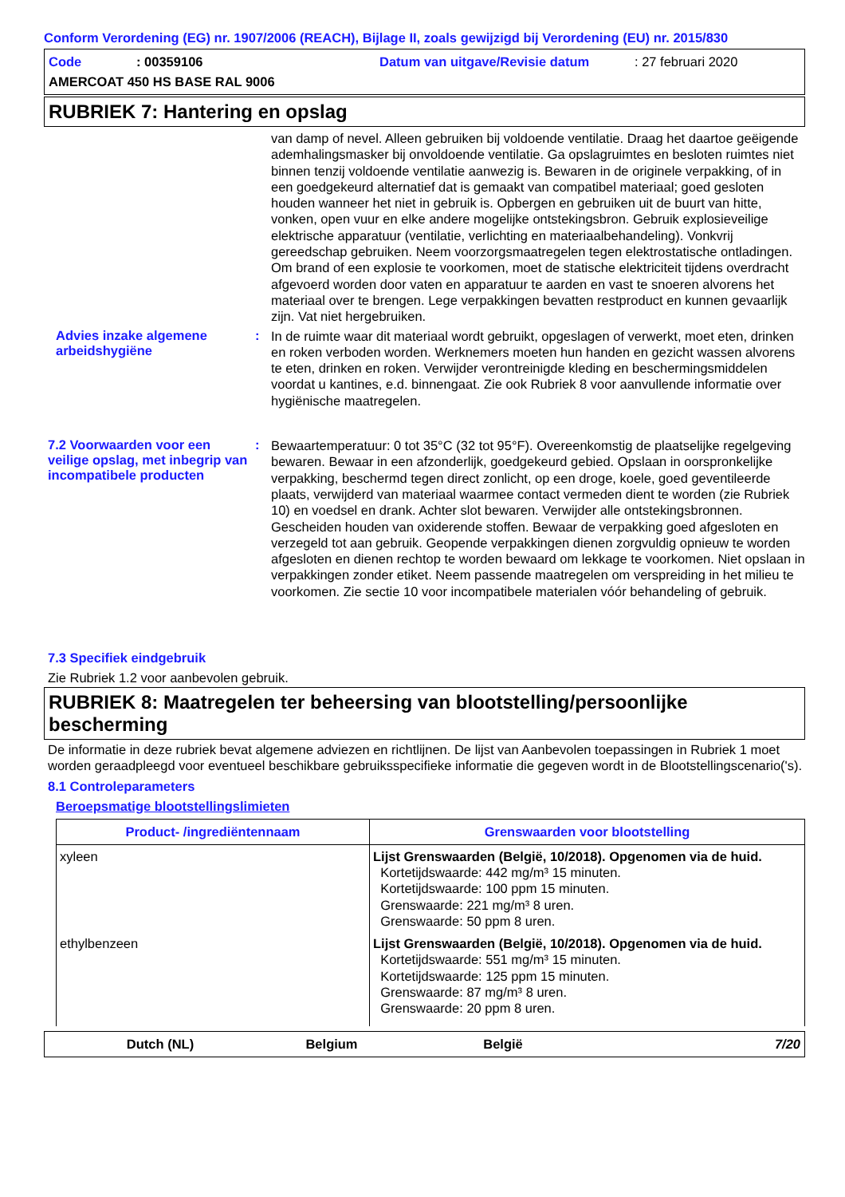Conform Verordening (EG) nr. 1907/2006 (REACH), Bijlage II, zoals gewijzigd bij Verordening (EU) nr. 2015/830
Code: 00359106 Datum van uitgave/Revisie datum: 27 februari 2020
AMERCOAT 450 HS BASE RAL 9006
RUBRIEK 7: Hantering en opslag
van damp of nevel. Alleen gebruiken bij voldoende ventilatie. Draag het daartoe geëigende ademhalingsmasker bij onvoldoende ventilatie. Ga opslagruimtes en besloten ruimtes niet binnen tenzij voldoende ventilatie aanwezig is. Bewaren in de originele verpakking, of in een goedgekeurd alternatief dat is gemaakt van compatibel materiaal; goed gesloten houden wanneer het niet in gebruik is. Opbergen en gebruiken uit de buurt van hitte, vonken, open vuur en elke andere mogelijke ontstekingsbron. Gebruik explosieveilige elektrische apparatuur (ventilatie, verlichting en materiaalbehandeling). Vonkvrij gereedschap gebruiken. Neem voorzorgsmaatregelen tegen elektrostatische ontladingen. Om brand of een explosie te voorkomen, moet de statische elektriciteit tijdens overdracht afgevoerd worden door vaten en apparatuur te aarden en vast te snoeren alvorens het materiaal over te brengen. Lege verpakkingen bevatten restproduct en kunnen gevaarlijk zijn. Vat niet hergebruiken.
Advies inzake algemene arbeidshygiëne
:
In de ruimte waar dit materiaal wordt gebruikt, opgeslagen of verwerkt, moet eten, drinken en roken verboden worden. Werknemers moeten hun handen en gezicht wassen alvorens te eten, drinken en roken. Verwijder verontreinigde kleding en beschermingsmiddelen voordat u kantines, e.d. binnengaat. Zie ook Rubriek 8 voor aanvullende informatie over hygiënische maatregelen.
7.2 Voorwaarden voor een veilige opslag, met inbegrip van incompatibele producten
:
Bewaartemperatuur: 0 tot 35°C (32 tot 95°F). Overeenkomstig de plaatselijke regelgeving bewaren. Bewaar in een afzonderlijk, goedgekeurd gebied. Opslaan in oorspronkelijke verpakking, beschermd tegen direct zonlicht, op een droge, koele, goed geventileerde plaats, verwijderd van materiaal waarmee contact vermeden dient te worden (zie Rubriek 10) en voedsel en drank. Achter slot bewaren. Verwijder alle ontstekingsbronnen. Gescheiden houden van oxiderende stoffen. Bewaar de verpakking goed afgesloten en verzegeld tot aan gebruik. Geopende verpakkingen dienen zorgvuldig opnieuw te worden afgesloten en dienen rechtop te worden bewaard om lekkage te voorkomen. Niet opslaan in verpakkingen zonder etiket. Neem passende maatregelen om verspreiding in het milieu te voorkomen. Zie sectie 10 voor incompatibele materialen vóór behandeling of gebruik.
7.3 Specifiek eindgebruik
Zie Rubriek 1.2 voor aanbevolen gebruik.
RUBRIEK 8: Maatregelen ter beheersing van blootstelling/persoonlijke bescherming
De informatie in deze rubriek bevat algemene adviezen en richtlijnen. De lijst van Aanbevolen toepassingen in Rubriek 1 moet worden geraadpleegd voor eventueel beschikbare gebruiksspecifieke informatie die gegeven wordt in de Blootstellingscenario('s).
8.1 Controleparameters
Beroepsmatige blootstellingslimieten
| Product- /ingrediëntennaam | Grenswaarden voor blootstelling |
| --- | --- |
| xyleen | Lijst Grenswaarden (België, 10/2018). Opgenomen via de huid. Kortetijdswaarde: 442 mg/m³ 15 minuten. Kortetijdswaarde: 100 ppm 15 minuten. Grenswaarde: 221 mg/m³ 8 uren. Grenswaarde: 50 ppm 8 uren. |
| ethylbenzeen | Lijst Grenswaarden (België, 10/2018). Opgenomen via de huid. Kortetijdswaarde: 551 mg/m³ 15 minuten. Kortetijdswaarde: 125 ppm 15 minuten. Grenswaarde: 87 mg/m³ 8 uren. Grenswaarde: 20 ppm 8 uren. |
Dutch (NL) Belgium België 7/20